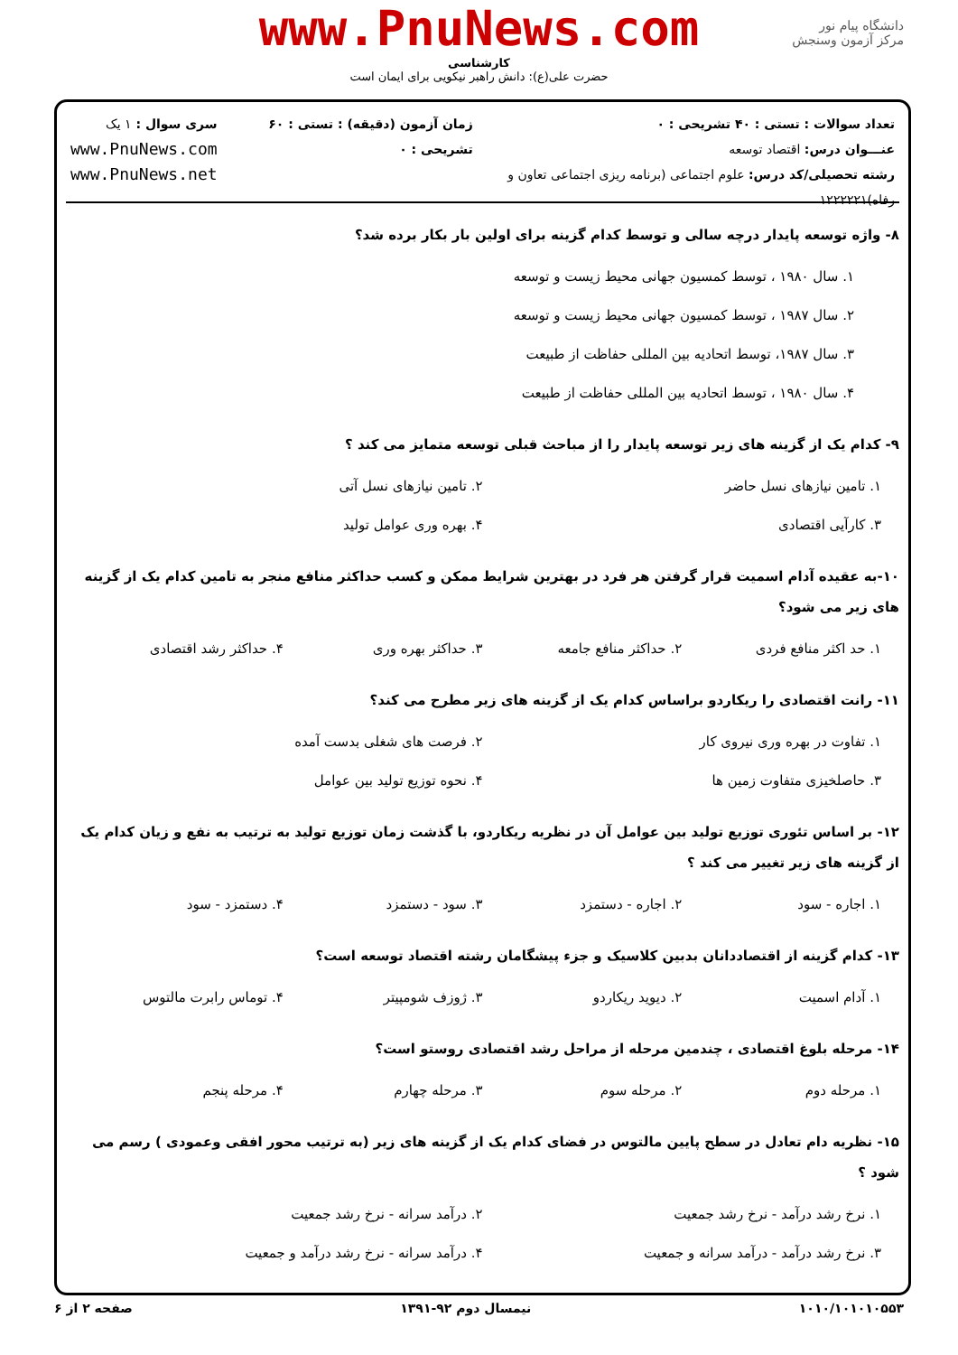دانشگاه پیام نور
مرکز آزمون وسنجش
www.PnuNews.com
کارشناسی
حضرت علی(ع): دانش راهبر نیکویی برای ایمان است
تعداد سوالات : تستی : ۴۰ تشریحی : ۰
عنـــوان درس: اقتصاد توسعه
رشته تحصیلی/کد درس: علوم اجتماعی (برنامه ریزی اجتماعی تعاون و رفاه)۱۲۲۲۲۲۱
زمان آزمون (دقیقه) : تستی : ۶۰ تشریحی : ۰
سری سوال : ۱ یک
www.PnuNews.com
www.PnuNews.net
۸- واژه توسعه پایدار درچه سالی و توسط کدام گزینه برای اولین بار بکار برده شد؟
۱. سال ۱۹۸۰ ، توسط کمسیون جهانی محیط زیست و توسعه ۲. سال ۱۹۸۷ ، توسط کمسیون جهانی محیط زیست و توسعه ۳. سال ۱۹۸۷، توسط اتحادیه بین المللی حفاظت از طبیعت ۴. سال ۱۹۸۰ ، توسط اتحادیه بین المللی حفاظت از طبیعت
۹- کدام یک از گزینه های زیر توسعه پایدار را از مباحث قبلی توسعه متمایز می کند ؟
۱. تامین نیازهای نسل حاضر ۲. تامین نیازهای نسل آتی ۳. کارآیی اقتصادی ۴. بهره وری عوامل تولید
۱۰-به عقیده آدام اسمیت قرار گرفتن هر فرد در بهترین شرایط ممکن و کسب حداکثر منافع منجر به تامین کدام یک از گزینه های زیر می شود؟
۱. حد اکثر منافع فردی ۲. حداکثر منافع جامعه ۳. حداکثر بهره وری ۴. حداکثر رشد اقتصادی
۱۱- رانت اقتصادی را ریکاردو براساس کدام یک از گزینه های زیر مطرح می کند؟
۱. تفاوت در بهره وری نیروی کار ۲. فرصت های شغلی بدست آمده ۳. حاصلخیزی متفاوت زمین ها ۴. نحوه توزیع تولید بین عوامل
۱۲- بر اساس تئوری توزیع تولید بین عوامل آن در نظریه ریکاردو، با گذشت زمان توزیع تولید به ترتیب به نفع و زیان کدام یک از گزینه های زیر تغییر می کند ؟
۱. اجاره - سود ۲. اجاره - دستمزد ۳. سود - دستمزد ۴. دستمزد - سود
۱۳- کدام گزینه از اقتصاددانان بدبین کلاسیک و جزء پیشگامان رشته اقتصاد توسعه است؟
۱. آدام اسمیت ۲. دیوید ریکاردو ۳. ژوزف شومپیتر ۴. توماس رابرت مالتوس
۱۴- مرحله بلوغ اقتصادی ، چندمین مرحله از مراحل رشد اقتصادی روستو است؟
۱. مرحله دوم ۲. مرحله سوم ۳. مرحله چهارم ۴. مرحله پنجم
۱۵- نظریه دام تعادل در سطح پایین مالتوس در فضای کدام یک از گزینه های زیر (به ترتیب محور افقی وعمودی ) رسم می شود ؟
۱. نرخ رشد درآمد - نرخ رشد جمعیت ۲. درآمد سرانه - نرخ رشد جمعیت ۳. نرخ رشد درآمد - درآمد سرانه و جمعیت ۴. درآمد سرانه - نرخ رشد درآمد و جمعیت
۱۰۱۰/۱۰۱۰۱۰۵۵۳ نیمسال دوم ۹۲-۱۳۹۱ صفحه ۲ از ۶